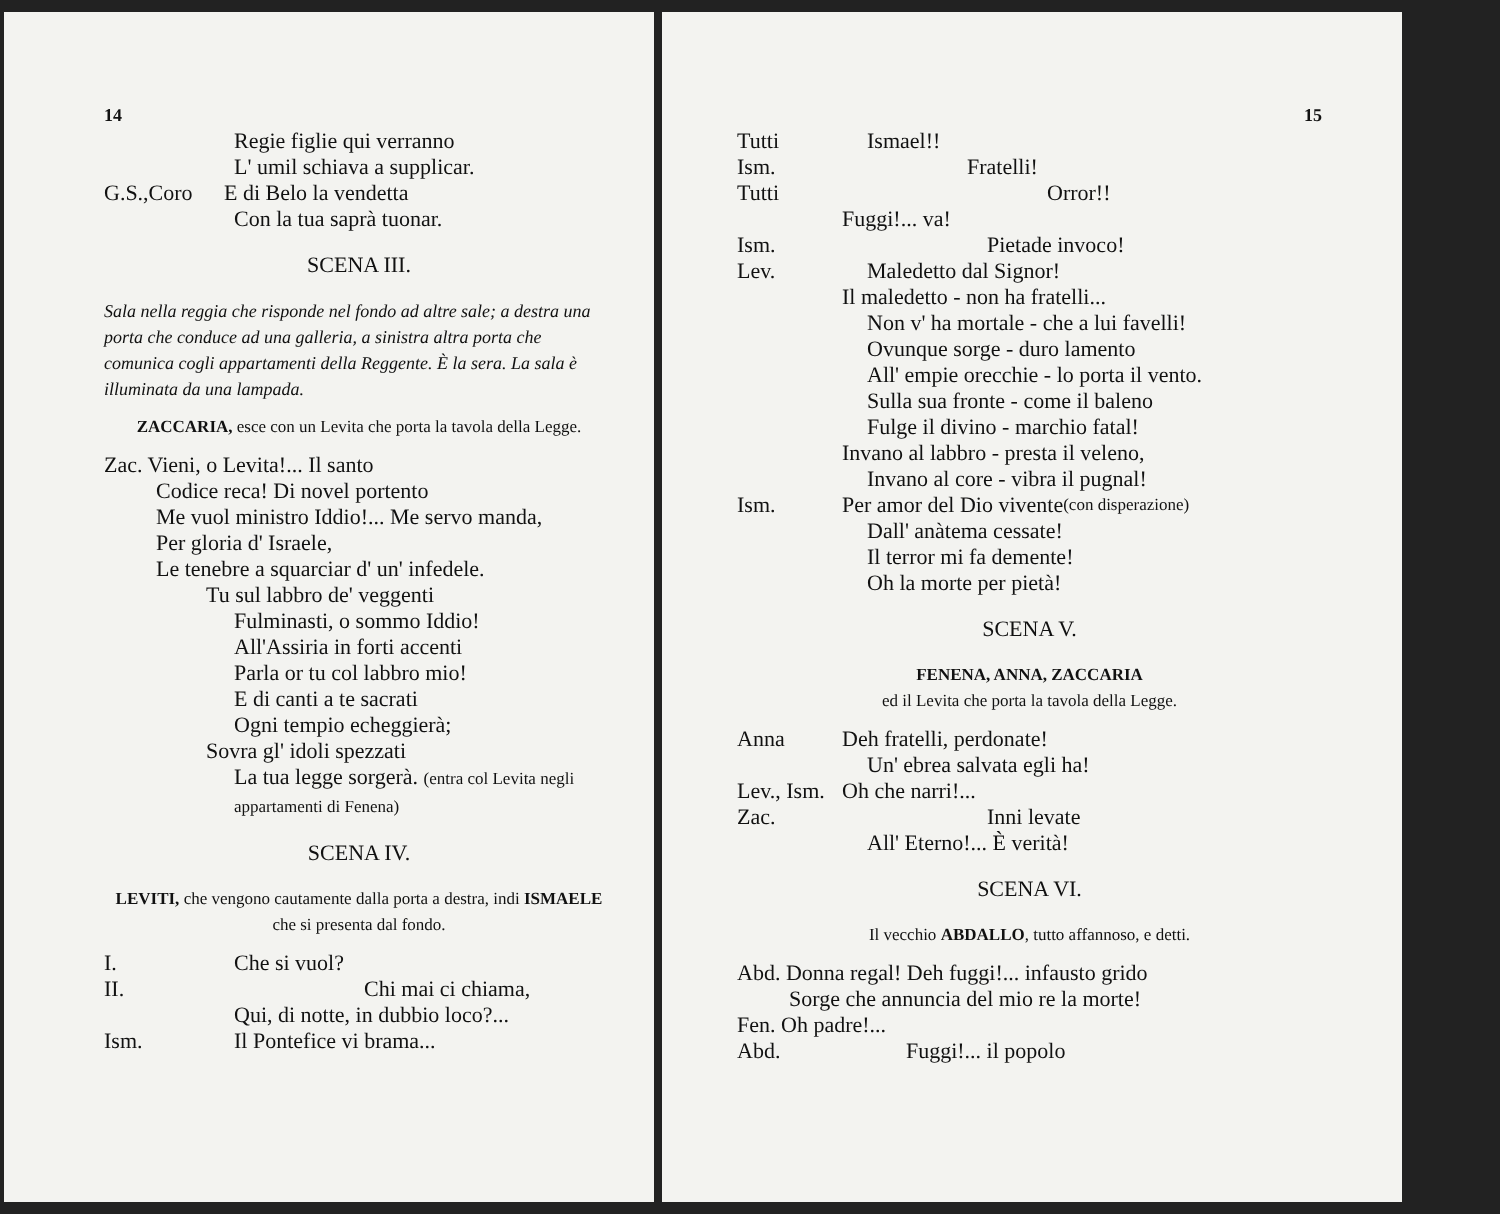14
Regie figlie qui verranno
L' umil schiava a supplicar.
G.S.,Coro E di Belo la vendetta
Con la tua saprà tuonar.
SCENA III.
Sala nella reggia che risponde nel fondo ad altre sale; a destra una porta che conduce ad una galleria, a sinistra altra porta che comunica cogli appartamenti della Reggente. È la sera. La sala è illuminata da una lampada.
ZACCARIA, esce con un Levita che porta la tavola della Legge.
Zac. Vieni, o Levita!... Il santo
Codice reca! Di novel portento
Me vuol ministro Iddio!... Me servo manda,
Per gloria d' Israele,
Le tenebre a squarciar d' un' infedele.
Tu sul labbro de' veggenti
Fulminasti, o sommo Iddio!
All'Assiria in forti accenti
Parla or tu col labbro mio!
E di canti a te sacrati
Ogni tempio echeggierà;
Sovra gl' idoli spezzati
La tua legge sorgerà. (entra col Levita negli appartamenti di Fenena)
SCENA IV.
LEVITI, che vengono cautamente dalla porta a destra, indi ISMAELE che si presenta dal fondo.
I. Che si vuol?
II. Chi mai ci chiama,
Qui, di notte, in dubbio loco?...
Ism. Il Pontefice vi brama...
15
Tutti Ismael!!
Ism. Fratelli!
Tutti Orror!!
Fuggi!... va!
Ism. Pietade invoco!
Lev. Maledetto dal Signor!
Il maledetto - non ha fratelli...
Non v' ha mortale - che a lui favelli!
Ovunque sorge - duro lamento
All' empie orecchie - lo porta il vento.
Sulla sua fronte - come il baleno
Fulge il divino - marchio fatal!
Invano al labbro - presta il veleno,
Invano al core - vibra il pugnal!
Ism. Per amor del Dio vivente (con disperazione)
Dall' anàtema cessate!
Il terror mi fa demente!
Oh la morte per pietà!
SCENA V.
FENENA, ANNA, ZACCARIA
ed il Levita che porta la tavola della Legge.
Anna Deh fratelli, perdonate!
Un' ebrea salvata egli ha!
Lev., Ism. Oh che narri!...
Zac. Inni levate
All' Eterno!... È verità!
SCENA VI.
Il vecchio ABDALLO, tutto affannoso, e detti.
Abd. Donna regal! Deh fuggi!... infausto grido
Sorge che annuncia del mio re la morte!
Fen. Oh padre!...
Abd. Fuggi!... il popolo